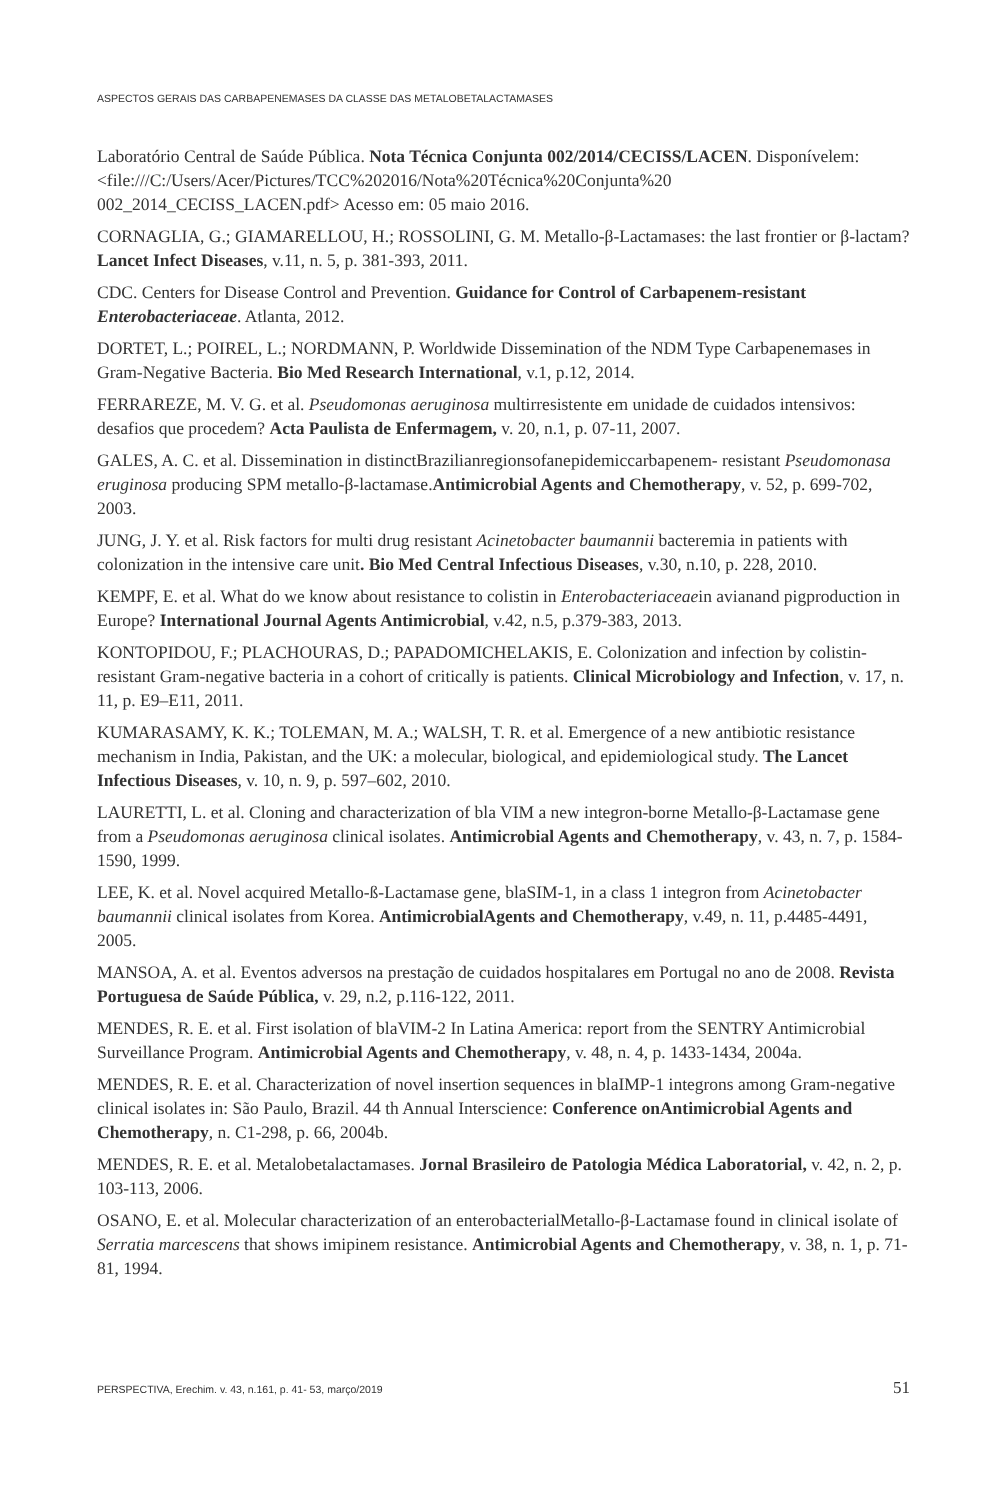ASPECTOS GERAIS DAS CARBAPENEMASES DA CLASSE DAS METALOBETALACTAMASES
Laboratório Central de Saúde Pública. Nota Técnica Conjunta 002/2014/CECISS/LACEN. Disponívelem:<file:///C:/Users/Acer/Pictures/TCC%202016/Nota%20Técnica%20Conjunta%20 002_2014_CECISS_LACEN.pdf> Acesso em: 05 maio 2016.
CORNAGLIA, G.; GIAMARELLOU, H.; ROSSOLINI, G. M. Metallo-β-Lactamases: the last frontier or β-lactam? Lancet Infect Diseases, v.11, n. 5, p. 381-393, 2011.
CDC. Centers for Disease Control and Prevention. Guidance for Control of Carbapenem-resistant Enterobacteriaceae. Atlanta, 2012.
DORTET, L.; POIREL, L.; NORDMANN, P. Worldwide Dissemination of the NDM Type Carbapenemases in Gram-Negative Bacteria. Bio Med Research International, v.1, p.12, 2014.
FERRAREZE, M. V. G. et al. Pseudomonas aeruginosa multirresistente em unidade de cuidados intensivos: desafios que procedem? Acta Paulista de Enfermagem, v. 20, n.1, p. 07-11, 2007.
GALES, A. C. et al. Dissemination in distinctBrazilianregionsofanepidemiccarbapenem- resistant Pseudomonasa eruginosa producing SPM metallo-β-lactamase.Antimicrobial Agents and Chemotherapy, v. 52, p. 699-702, 2003.
JUNG, J. Y. et al. Risk factors for multi drug resistant Acinetobacter baumannii bacteremia in patients with colonization in the intensive care unit. Bio Med Central Infectious Diseases, v.30, n.10, p. 228, 2010.
KEMPF, E. et al. What do we know about resistance to colistin in Enterobacteriaceaein avianand pigproduction in Europe? International Journal Agents Antimicrobial, v.42, n.5, p.379-383, 2013.
KONTOPIDOU, F.; PLACHOURAS, D.; PAPADOMICHELAKIS, E. Colonization and infection by colistin-resistant Gram-negative bacteria in a cohort of critically is patients. Clinical Microbiology and Infection, v. 17, n. 11, p. E9–E11, 2011.
KUMARASAMY, K. K.; TOLEMAN, M. A.; WALSH, T. R. et al. Emergence of a new antibiotic resistance mechanism in India, Pakistan, and the UK: a molecular, biological, and epidemiological study. The Lancet Infectious Diseases, v. 10, n. 9, p. 597–602, 2010.
LAURETTI, L. et al. Cloning and characterization of bla VIM a new integron-borne Metallo-β-Lactamase gene from a Pseudomonas aeruginosa clinical isolates. Antimicrobial Agents and Chemotherapy, v. 43, n. 7, p. 1584-1590, 1999.
LEE, K. et al. Novel acquired Metallo-ß-Lactamase gene, blaSIM-1, in a class 1 integron from Acinetobacter baumannii clinical isolates from Korea. AntimicrobialAgents and Chemotherapy, v.49, n. 11, p.4485-4491, 2005.
MANSOA, A. et al. Eventos adversos na prestação de cuidados hospitalares em Portugal no ano de 2008. Revista Portuguesa de Saúde Pública, v. 29, n.2, p.116-122, 2011.
MENDES, R. E. et al. First isolation of blaVIM-2 In Latina America: report from the SENTRY Antimicrobial Surveillance Program. Antimicrobial Agents and Chemotherapy, v. 48, n. 4, p. 1433-1434, 2004a.
MENDES, R. E. et al. Characterization of novel insertion sequences in blaIMP-1 integrons among Gram-negative clinical isolates in: São Paulo, Brazil. 44 th Annual Interscience: Conference onAntimicrobial Agents and Chemotherapy, n. C1-298, p. 66, 2004b.
MENDES, R. E. et al. Metalobetalactamases. Jornal Brasileiro de Patologia Médica Laboratorial, v. 42, n. 2, p. 103-113, 2006.
OSANO, E. et al. Molecular characterization of an enterobacterialMetallo-β-Lactamase found in clinical isolate of Serratia marcescens that shows imipinem resistance. Antimicrobial Agents and Chemotherapy, v. 38, n. 1, p. 71-81, 1994.
PERSPECTIVA, Erechim. v. 43, n.161, p. 41- 53, março/2019 51